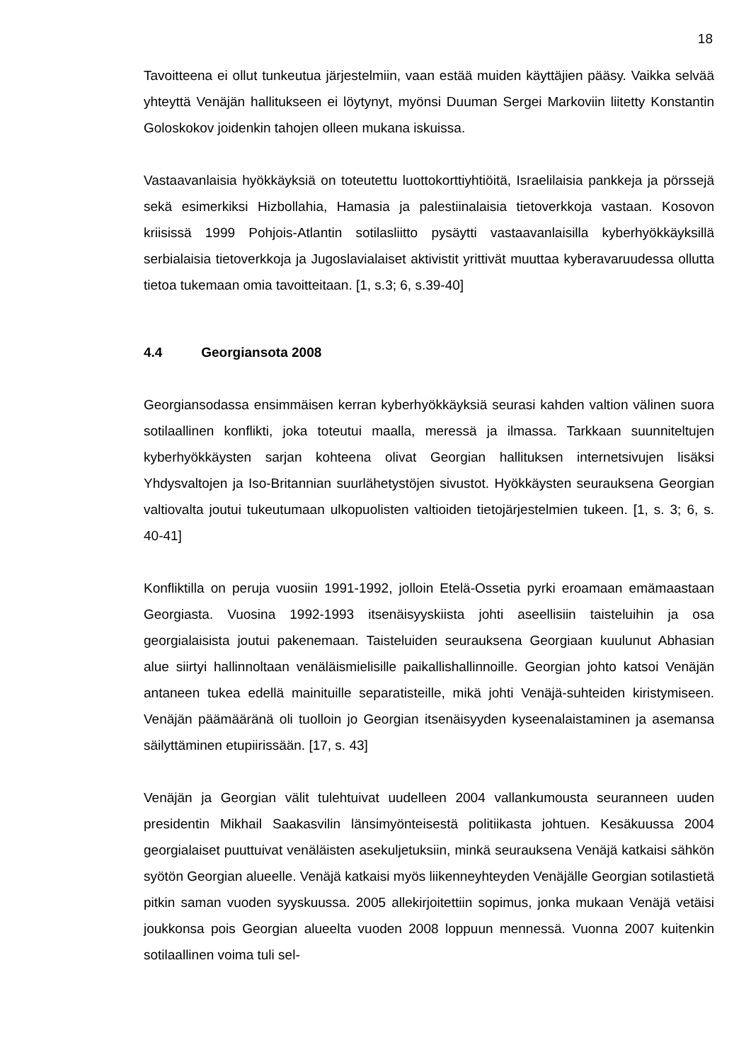18
Tavoitteena ei ollut tunkeutua järjestelmiin, vaan estää muiden käyttäjien pääsy. Vaikka selvää yhteyttä Venäjän hallitukseen ei löytynyt, myönsi Duuman Sergei Markoviin liitetty Konstantin Goloskokov joidenkin tahojen olleen mukana iskuissa.
Vastaavanlaisia hyökkäyksiä on toteutettu luottokorttiyhtiöitä, Israelilaisia pankkeja ja pörssejä sekä esimerkiksi Hizbollahia, Hamasia ja palestiinalaisia tietoverkkoja vastaan. Kosovon kriisissä 1999 Pohjois-Atlantin sotilasliitto pysäytti vastaavanlaisilla kyberhyökkäyksillä serbialaisia tietoverkkoja ja Jugoslavialaiset aktivistit yrittivät muuttaa kyberavaruudessa ollutta tietoa tukemaan omia tavoitteitaan. [1, s.3; 6, s.39-40]
4.4 Georgiansota 2008
Georgiansodassa ensimmäisen kerran kyberhyökkäyksiä seurasi kahden valtion välinen suora sotilaallinen konflikti, joka toteutui maalla, meressä ja ilmassa. Tarkkaan suunniteltujen kyberhyökkäysten sarjan kohteena olivat Georgian hallituksen internetsivujen lisäksi Yhdysvaltojen ja Iso-Britannian suurlähetystöjen sivustot. Hyökkäysten seurauksena Georgian valtiovalta joutui tukeutumaan ulkopuolisten valtioiden tietojärjestelmien tukeen. [1, s. 3; 6, s. 40-41]
Konfliktilla on peruja vuosiin 1991-1992, jolloin Etelä-Ossetia pyrki eroamaan emämaastaan Georgiasta. Vuosina 1992-1993 itsenäisyyskiista johti aseellisiin taisteluihin ja osa georgialaisista joutui pakenemaan. Taisteluiden seurauksena Georgiaan kuulunut Abhasian alue siirtyi hallinnoltaan venäläismielisille paikallishallinnoille. Georgian johto katsoi Venäjän antaneen tukea edellä mainituille separatisteille, mikä johti Venäjä-suhteiden kiristymiseen. Venäjän päämääränä oli tuolloin jo Georgian itsenäisyyden kyseenalaistaminen ja asemansa säilyttäminen etupiirissään. [17, s. 43]
Venäjän ja Georgian välit tulehtuivat uudelleen 2004 vallankumousta seuranneen uuden presidentin Mikhail Saakasvilin länsimyönteisestä politiikasta johtuen. Kesäkuussa 2004 georgialaiset puuttuivat venäläisten asekuljetuksiin, minkä seurauksena Venäjä katkaisi sähkön syötön Georgian alueelle. Venäjä katkaisi myös liikenneyhteyden Venäjälle Georgian sotilastietä pitkin saman vuoden syyskuussa. 2005 allekirjoitettiin sopimus, jonka mukaan Venäjä vetäisi joukkonsa pois Georgian alueelta vuoden 2008 loppuun mennessä. Vuonna 2007 kuitenkin sotilaallinen voima tuli sel-